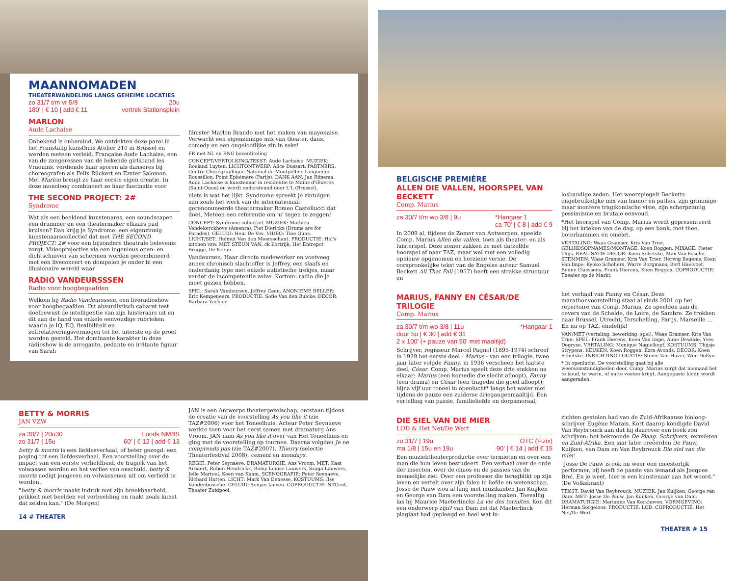MAANNOMADEN
THEATERWANDELING LANGS GEHEIME LOCATIES
zo 31/7 t/m vr 5/8 20u
180' | € 10 | add € 11 vertrek Stationsplein
MARLON
Aude Lachaise
Onbekend is onbemind. We ontdekten deze parel in het Franstalig kunsthuis Atelier 210 in Brussel en werden meteen verleid. Française Aude Lachaise, een van de zangeressen van de bekende girlsband les Vraoums, verdiende haar sporen als danseres bij choreografen als Felix Rückert en Ezster Salomon. Met Marlon brengt ze haar eerste eigen creatie. In deze monoloog combineert ze haar fascinatie voor
THE SECOND PROJECT: 2#
Syndrome
Wat als een beeldend kunstenares, een soundscaper, een drummer en een theatermaker elkaars pad kruisen? Dan krijg je Syndrome: een eigenzinnig kunstenaarscollectief dat met THE SECOND PROJECT: 2# voor een bijzondere theatrale belevenis zorgt. Videoprojecties via een ingenieus open- en dichtschuiven van schermen worden gecombineerd met een liveconcert en dompelen je onder in een illusionaire wereld waar
RADIO VANDEURSSSEN
Radio voor hoogbegaafden
Welkom bij Radio Vandeursssen, een liveradioshow voor hoogbegaafden. Dit absurdistisch cabaret test doelbewust de intelligentie van zijn luisteraars uit en dit aan de hand van enkele eenvoudige rubrieken waarin je IQ, EQ, flexibiliteit en zelfrelativeringsvermogen tot het uiterste op de proef worden gesteld. Het dominante karakter in deze radioshow is de arrogante, pedante en irritante figuur van Sarah
filmster Marlon Brando met het maken van mayonaise. Verwacht een eigenzinnige mix van theater, dans, comedy en een ongelooflijke zin in seks!
FR met NL en ENG boventiteling
CONCEPT/VERTOLKING/TEKST: Aude Lachaise. MUZIEK: Roeland Luyten. LICHTONTWERP: Alice Dussart. PARTNERS: Centre Chorégraphique National de Montpellier Languedoc-Roussillon, Point Ephémère (Parijs). DANK AAN: Jan Ritsema. Aude Lachaise is kunstenaar in residentie te Mains d'Œuvres (Saint-Ouen) en wordt ondersteund door L'L (Brussel).
niets is wat het lijkt. Syndrome spreekt je zintuigen aan zoals het werk van de internationaal gerenommeerde theatermaker Romeo Castellucci dat doet. Meteen een referentie om 'u' tegen te zeggen!
CONCEPT: Syndrome collectief. MUZIEK: Mathieu Vandekerckhove (Amenra), Piet Dierickx (Drums are for Parades). GELUID: Hein De Vos. VIDEO: Tine Guns. LICHT/SET: Helmut Van den Meersschaut. PRODUCTIE: Hel's kitchen vzw. MET STEUN VAN: ck Kortrijk, Het Entrepot Brugge, De Kreun.
Vandeursen. Haar directe medewerker en voetveeg annex chronisch slachtoffer is Jeffrey, een slaafs en onderdanig type met enkele autistische trekjes, maar verder de incompetentie zelve. Kortom: radio die je moet gezien hebben.
SPEL: Sarah Vandeursen, Jeffrey Caen. ANONIEME BELLER: Eric Kempeneers. PRODUCTIE: Sofie Van den Bulcke. DECOR: Barbara Vackier.
BETTY & MORRIS
JAN VZW
za 30/7 | 20u30 Loods NMBS
zo 31/7 | 15u 60' | € 12 | add € 13
betty & morris is een liefdesverhaal, of beter gezegd: een poging tot een liefdesverhaal. Een voorstelling over de impact van een eerste verliefdheid, de tragiek van het volwassen worden en het verlies van onschuld. betty & morris nodigt jongeren en volwassenen uit om verliefd te worden.
"betty & morris maakt indruk met zijn breekbaarheid, prikkelt met beelden vol verbeelding en raakt zoals kunst dat zelden kan." (De Morgen)
14 # THEATER
JAN is een Antwerps theatergezelschap, ontstaan tijdens de creatie van de voorstelling As you like it (zie TAZ#2006) voor het Toneelhuis. Acteur Peter Seynaeve werkte toen voor het eerst samen met dramaturg Ans Vroom. JAN nam As you like it over van Het Toneelhuis en ging met de voorstelling op tournee. Daarna volgden Je ne comprends pas (zie TAZ#2007), Thierry (selectie Theaterfestival 2008), cement en mondays.
REGIE: Peter Seynaeve. DRAMATURGIE: Ans Vroom. MET: Kaat Arnaert, Ruben Hendrickx, Romy Louise Lauwers, Szaga Lauwers, Jelle Marteel, Koen van Kaam. SCENOGRAFIE: Peter Seynaeve, Richard Hutten. LICHT: Mark Van Denesse. KOSTUUMS: Ilse Vandenbussche. GELUID: Senjan Jansen. COPRODUCTIE: NTGent, Theater Zuidpool.
BELGISCHE PREMIÈRE
ALLEN DIE VALLEN, HOORSPEL VAN BECKETT
Comp. Marius
za 30/7 t/m wo 3/8 | 9u *Hangaar 1
ca 70' | € 8 | add € 9
In 2009 al, tijdens de Zomer van Antwerpen, speelde Comp. Marius Allen die vallen, toen als theater- en als luisterspel. Deze zomer zakken ze met datzelfde hoorspel af naar TAZ, maar wel met een volledig opnieuw opgenomen en herziene versie. De oorspronkelijke tekst van de Engelse auteur Samuel Beckett All That Fall (1957) heeft een strakke structuur en
losbandige zeden. Het weerspiegelt Becketts ongebruikelijke mix van humor en pathos, zijn grimmige maar montere tragikomische visie, zijn scherpzinnig pessimisme en brutale eenvoud.
*Het hoorspel van Comp. Marius wordt gepresenteerd bij het krieken van de dag, op een bank, met thee, boterhammen en omelet.
VERTALING: Waas Gramser, Kris Van Trier. GELUIDSOPNAMES/MONTAGE: Koen Roggen. MIXAGE: Pieter Thijs. REALISATIE DECOR: Koen Schetske, Max Van Essche. STEMMEN: Waas Gramser, Kris Van Trier, Herwig Ilegems, Koen Van Impe, Kyoko Scholiers, Warre Borgmans, Bert Haelvoet, Benny Claessens, Frank Dierens, Koen Roggen. COPRODUCTIE: Theater op de Markt.
MARIUS, FANNY EN CÉSAR/DE TRILOGIE
Comp. Marius
za 30/7 t/m wo 3/8 | 11u *Hangaar 1
duur 5u | € 30 | add € 31
2 x 100' (+ pauze van 50' met maaltijd)
Schrijver, regisseur Marcel Pagnol (1895-1974) schreef in 1929 het eerste deel - Marius - van een trilogie, twee jaar later volgde Fanny, in 1936 verscheen het laatste deel, César. Comp. Marius speelt deze drie stukken na elkaar: Marius (een komedie die slecht afloopt), Fanny (een drama) en César (een tragedie die goed afloopt); bijna vijf uur toneel in openlucht* langs het water met tijdens de pauze een zuiderse driegangenmaaltijd. Een vertelling van passie, familieliefde en dorpsmoraal,
het verhaal van Fanny en César. Deze marathonvoorstelling staat al sinds 2001 op het repertoire van Comp. Marius. Ze speelden aan de oevers van de Schelde, de Loire, de Sambre. Ze trokken naar Brussel, Utrecht, Terschelling, Parijs, Marseille … En nu op TAZ, eindelijk!
VAN/MET (vertaling, bewerking, spel): Waas Gramser, Kris Van Trier. SPEL: Frank Dierens, Koen Van Impe, Anne Dewilde, Yves Degryse. VERTALING: Monique Nagielkopf. KOSTUUMS: Thijsje Strypens. KEUKEN: Koen Roggen, Ezra Avonds. DECOR: Koen Schetske. INRICHTING LOCATIE: Stevie Van Haver, Wim Dolfyn.
* In openlucht. De voorstelling gaat bij alle weersomstandigheden door. Comp. Marius zorgt dat niemand het te koud, te warm, of natte voeten krijgt. Aangepaste kledij wordt aangeraden.
DIE SIEL VAN DIE MIER
LOD & Het Net/De Werf
zo 31/7 | 19u OTC (Fizix)
ma 1/8 | 15u en 19u 90' | € 14 | add € 15
Een muziektheaterproductie over termieten en over een man die hun leven bestudeert. Een verhaal over de orde der insecten, over de chaos en de passies van de menselijke ziel. Over een professor die terugblikt op zijn leven en vertelt over zijn falen in liefde en wetenschap. Josse de Pauw wou al lang met muzikanten Jan Kuijken en George van Dam een voorstelling maken. Toevallig las hij Maurice Maeterlincks La vie des termites. Kon dit een onderwerp zijn? van Dam zei dat Maeterlinck plagiaat had gepleegd en heel wat in-
zichten gestolen had van de Zuid-Afrikaanse bioloog-schrijver Eugène Marais. Kort daarop kondigde David Van Reybrouck aan dat hij daarover een boek zou schrijven; het bekroonde De Plaag. Schrijvers, termieten en Zuid-Afrika. Een jaar later creëerden De Pauw, Kuijken, van Dam en Van Reybrouck Die siel van die mier.
"Josse De Pauw is ook nu weer een meesterlijk performer, hij heeft de passie van iemand als Jacques Brel. En je weet, hier is een kunstenaar aan het woord." (De Volkskrant)
TEKST: David Van Reybrouck. MUZIEK: Jan Kuijken, George van Dam. MET: Josse De Pauw, Jan Kuijken, George van Dam. DRAMATURGIE: Marianne Van Kerkhoven. VORMGEVING: Herman Sorgeloos. PRODUCTIE: LOD. COPRODUCTIE: Het Net/De Werf.
THEATER # 15